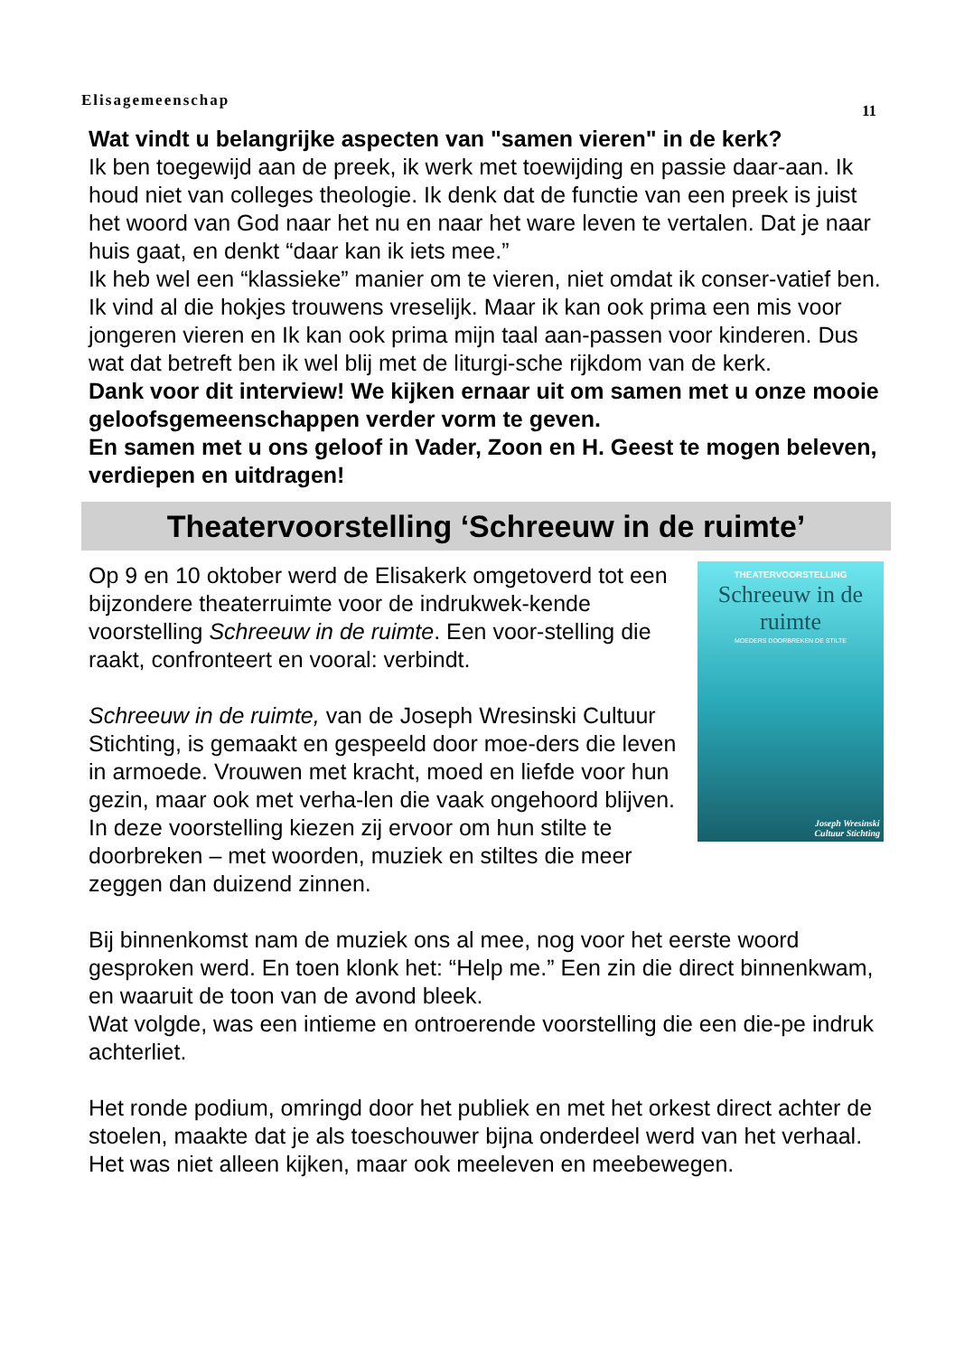Elisagemeenschap 11
Wat vindt u belangrijke aspecten van "samen vieren" in de kerk?
Ik ben toegewijd aan de preek, ik werk met toewijding en passie daar-aan. Ik houd niet van colleges theologie. Ik denk dat de functie van een preek is juist het woord van God naar het nu en naar het ware leven te vertalen. Dat je naar huis gaat, en denkt “daar kan ik iets mee.”
Ik heb wel een “klassieke” manier om te vieren, niet omdat ik conser-vatief ben. Ik vind al die hokjes trouwens vreselijk. Maar ik kan ook prima een mis voor jongeren vieren en Ik kan ook prima mijn taal aan-passen voor kinderen. Dus wat dat betreft ben ik wel blij met de liturgi-sche rijkdom van de kerk.
Dank voor dit interview! We kijken ernaar uit om samen met u onze mooie geloofsgemeenschappen verder vorm te geven.
En samen met u ons geloof in Vader, Zoon en H. Geest te mogen beleven, verdiepen en uitdragen!
Theatervoorstelling ‘Schreeuw in de ruimte’
THEATERVOORSTELLING
Schreeuw in de ruimte
MOEDERS DOORBREKEN DE STILTE
Joseph Wresinski
Cultuur Stichting
Op 9 en 10 oktober werd de Elisakerk omgetoverd tot een bijzondere theaterruimte voor de indrukwek-kende voorstelling Schreeuw in de ruimte. Een voor-stelling die raakt, confronteert en vooral: verbindt.
Schreeuw in de ruimte, van de Joseph Wresinski Cultuur Stichting, is gemaakt en gespeeld door moe-ders die leven in armoede. Vrouwen met kracht, moed en liefde voor hun gezin, maar ook met verha-len die vaak ongehoord blijven. In deze voorstelling kiezen zij ervoor om hun stilte te doorbreken – met woorden, muziek en stiltes die meer zeggen dan duizend zinnen.
Bij binnenkomst nam de muziek ons al mee, nog voor het eerste woord gesproken werd. En toen klonk het: “Help me.” Een zin die direct binnenkwam, en waaruit de toon van de avond bleek.
Wat volgde, was een intieme en ontroerende voorstelling die een die-pe indruk achterliet.
Het ronde podium, omringd door het publiek en met het orkest direct achter de stoelen, maakte dat je als toeschouwer bijna onderdeel werd van het verhaal.
Het was niet alleen kijken, maar ook meeleven en meebewegen.